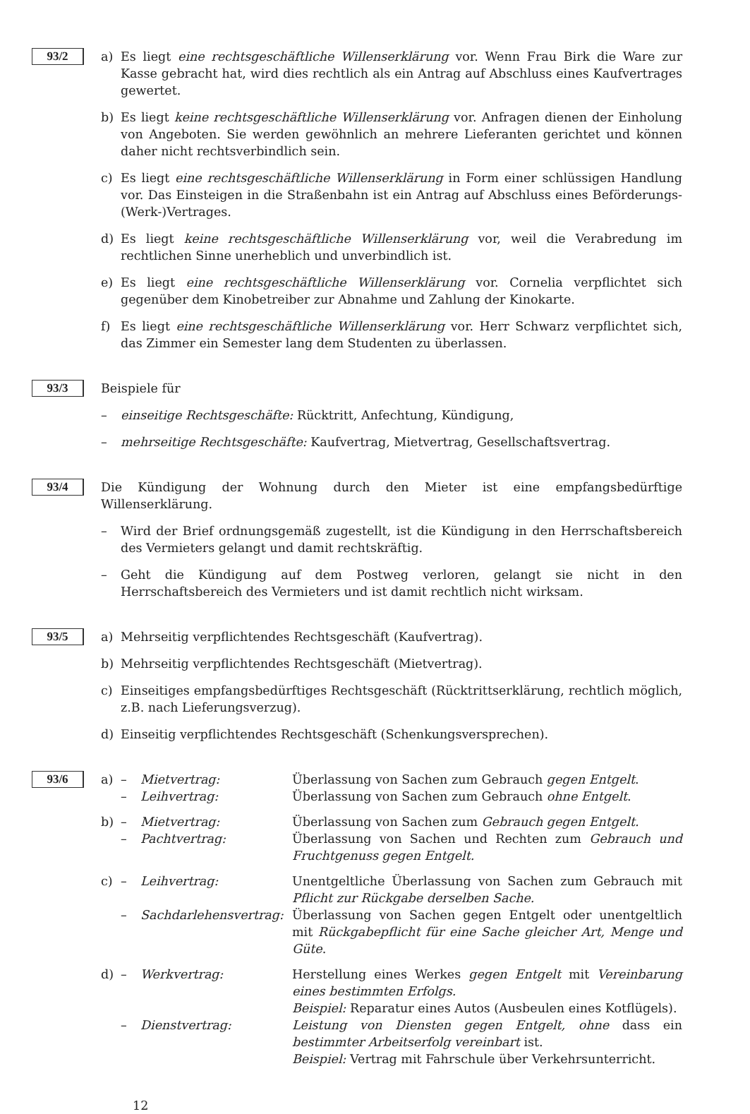93/2
a) Es liegt eine rechtsgeschäftliche Willenserklärung vor. Wenn Frau Birk die Ware zur Kasse gebracht hat, wird dies rechtlich als ein Antrag auf Abschluss eines Kaufvertrages gewertet.
b) Es liegt keine rechtsgeschäftliche Willenserklärung vor. Anfragen dienen der Einholung von Angeboten. Sie werden gewöhnlich an mehrere Lieferanten gerichtet und können daher nicht rechtsverbindlich sein.
c) Es liegt eine rechtsgeschäftliche Willenserklärung in Form einer schlüssigen Handlung vor. Das Einsteigen in die Straßenbahn ist ein Antrag auf Abschluss eines Beförderungs-(Werk-)Vertrages.
d) Es liegt keine rechtsgeschäftliche Willenserklärung vor, weil die Verabredung im rechtlichen Sinne unerheblich und unverbindlich ist.
e) Es liegt eine rechtsgeschäftliche Willenserklärung vor. Cornelia verpflichtet sich gegenüber dem Kinobetreiber zur Abnahme und Zahlung der Kinokarte.
f) Es liegt eine rechtsgeschäftliche Willenserklärung vor. Herr Schwarz verpflichtet sich, das Zimmer ein Semester lang dem Studenten zu überlassen.
93/3
Beispiele für
– einseitige Rechtsgeschäfte: Rücktritt, Anfechtung, Kündigung,
– mehrseitige Rechtsgeschäfte: Kaufvertrag, Mietvertrag, Gesellschaftsvertrag.
93/4
Die Kündigung der Wohnung durch den Mieter ist eine empfangsbedürftige Willenserklärung.
– Wird der Brief ordnungsgemäß zugestellt, ist die Kündigung in den Herrschaftsbereich des Vermieters gelangt und damit rechtskräftig.
– Geht die Kündigung auf dem Postweg verloren, gelangt sie nicht in den Herrschaftsbereich des Vermieters und ist damit rechtlich nicht wirksam.
93/5
a) Mehrseitig verpflichtendes Rechtsgeschäft (Kaufvertrag).
b) Mehrseitig verpflichtendes Rechtsgeschäft (Mietvertrag).
c) Einseitiges empfangsbedürftiges Rechtsgeschäft (Rücktrittserklärung, rechtlich möglich, z.B. nach Lieferungsverzug).
d) Einseitig verpflichtendes Rechtsgeschäft (Schenkungsversprechen).
93/6
a) – Mietvertrag: Überlassung von Sachen zum Gebrauch gegen Entgelt.
– Leihvertrag: Überlassung von Sachen zum Gebrauch ohne Entgelt.
b) – Mietvertrag: Überlassung von Sachen zum Gebrauch gegen Entgelt.
– Pachtvertrag: Überlassung von Sachen und Rechten zum Gebrauch und Fruchtgenuss gegen Entgelt.
c) – Leihvertrag: Unentgeltliche Überlassung von Sachen zum Gebrauch mit Pflicht zur Rückgabe derselben Sache.
– Sachdarlehensvertrag:
Überlassung von Sachen gegen Entgelt oder unentgeltlich mit Rückgabepflicht für eine Sache gleicher Art, Menge und Güte.
d) – Werkvertrag: Herstellung eines Werkes gegen Entgelt mit Vereinbarung eines bestimmten Erfolgs.
Beispiel: Reparatur eines Autos (Ausbeulen eines Kotflügels).
– Dienstvertrag: Leistung von Diensten gegen Entgelt, ohne dass ein bestimmter Arbeitserfolg vereinbart ist.
Beispiel: Vertrag mit Fahrschule über Verkehrsunterricht.
12